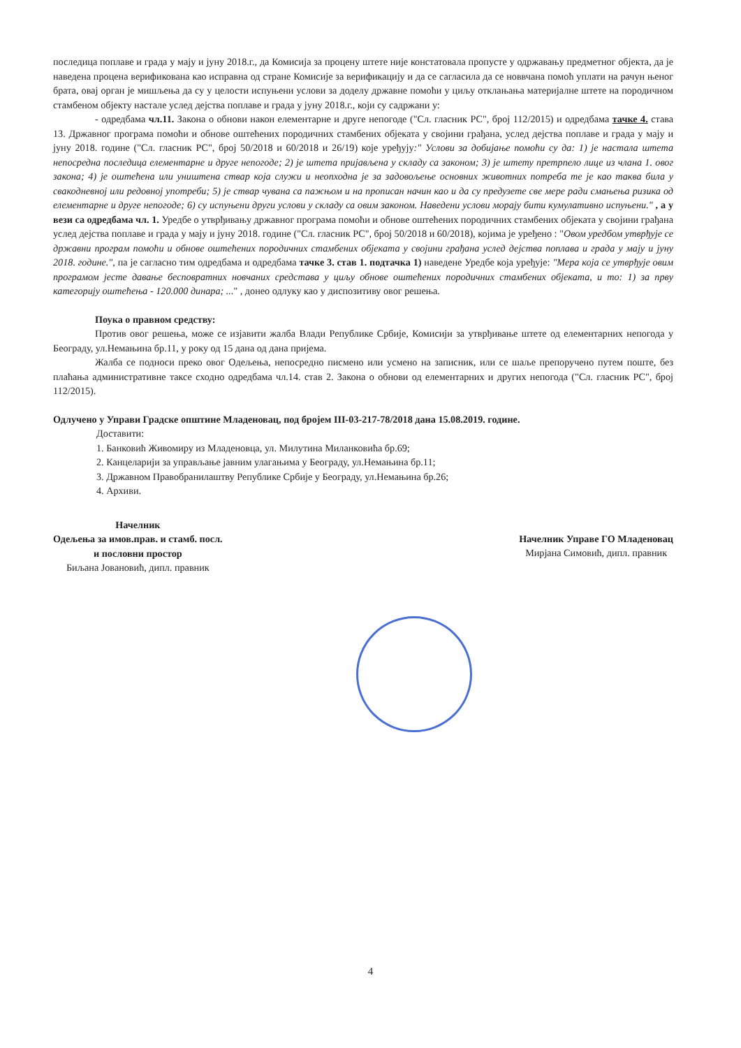последица поплаве и града у мају и јуну 2018.г., да Комисија за процену штете није констатовала пропусте у одржавању предметног објекта, да је наведена процена верификована као исправна од стране Комисије за верификацију и да се сагласила да се новвчана помоћ уплати на рачун њеног брата, овај орган је мишљења да су у целости испуњени услови за доделу државне помоћи у циљу отклањања материјалне штете на породичном стамбеном објекту настале услед дејства поплаве и града у јуну 2018.г., који су садржани у:
- одредбама чл.11. Закона о обнови након елементарне и друге непогоде ("Сл. гласник РС", број 112/2015) и одредбама тачке 4. става 13. Државног програма помоћи и обнове оштећених породичних стамбених објеката у својини грађана, услед дејства поплаве и града у мају и јуну 2018. године ("Сл. гласник РС", број 50/2018 и 60/2018 и 26/19) које уређују:" Услови за добијање помоћи су да: 1) је настала штета непосредна последица елементарне и друге непогоде; 2) је штета пријављена у складу са законом; 3) је штету претрпело лице из члана 1. овог закона; 4) је оштећена или уништена ствар која служи и неопходна је за задовољење основних животних потреба те је као таква била у свакодневној или редовној употреби; 5) је ствар чувана са пажњом и на прописан начин као и да су предузете све мере ради смањења ризика од елементарне и друге непогоде; 6) су испуњени други услови у складу са овим законом. Наведени услови морају бити кумулативно испуњени." , а у вези са одредбама чл. 1. Уредбе о утврђивању државног програма помоћи и обнове оштећених породичних стамбених објеката у својини грађана услед дејства поплаве и града у мају и јуну 2018. године ("Сл. гласник РС", број 50/2018 и 60/2018), којима је уређено : "Овом уредбом утврђује се државни програм помоћи и обнове оштећених породичних стамбених објеката у својини грађана услед дејства поплава и града у мају и јуну 2018. године.", па је сагласно тим одредбама и одредбама тачке 3. став 1. подтачка 1) наведене Уредбе која уређује: "Мера која се утврђује овим програмом јесте давање бесповратних новчаних средстава у циљу обнове оштећених породичних стамбених објеката, и то: 1) за прву категорију оштећења - 120.000 динара; ..." , донео одлуку као у диспозитиву овог решења.
Поука о правном средству:
Против овог решења, може се изјавити жалба Влади Републике Србије, Комисији за утврђивање штете од елементарних непогода у Београду, ул.Немањина бр.11, у року од 15 дана од дана пријема.
Жалба се подноси преко овог Одељења, непосредно писмено или усмено на записник, или се шаље препоручено путем поште, без плаћања административне таксе сходно одредбама чл.14. став 2. Закона о обнови од елементарних и других непогода ("Сл. гласник РС", број 112/2015).
Одлучено у Управи Градске општине Младеновац, под бројем III-03-217-78/2018 дана 15.08.2019. године.
Доставити:
1. Банковић Живомиру из Младеновца, ул. Милутина Миланковића бр.69;
2. Канцеларији за управљање јавним улагањима у Београду, ул.Немањина бр.11;
3. Државном Правобранилаштву Републике Србије у Београду, ул.Немањина бр.26;
4. Архиви.
Начелник
Одељења за имов.прав. и стамб. посл.
и пословни простор
Биљана Јовановић, дипл. правник
Начелник Управе ГО Младеновац
Мирјана Симовић, дипл. правник
4